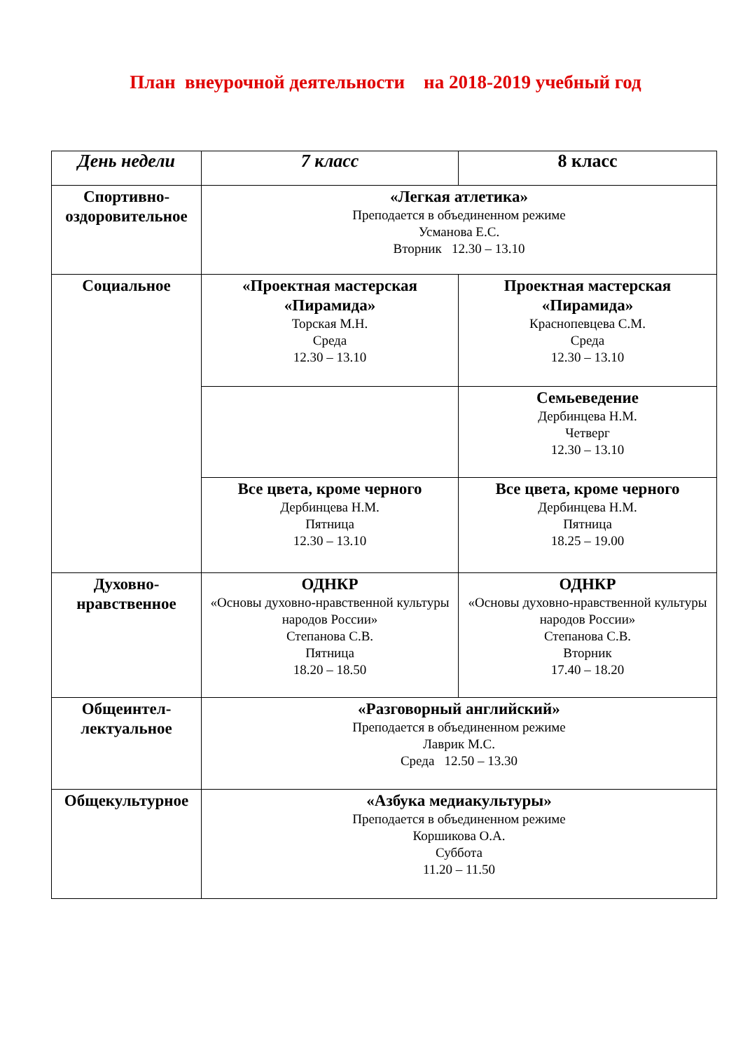План внеурочной деятельности на 2018-2019 учебный год
| День недели | 7 класс | 8 класс |
| --- | --- | --- |
| Спортивно-оздоровительное | «Легкая атлетика» Преподается в объединенном режиме Усманова Е.С. Вторник 12.30 – 13.10 | |
| Социальное | «Проектная мастерская «Пирамида» Торская М.Н. Среда 12.30 – 13.10 | Проектная мастерская «Пирамида» Краснопевцева С.М. Среда 12.30 – 13.10 |
| | | Семьеведение Дербинцева Н.М. Четверг 12.30 – 13.10 |
| | Все цвета, кроме черного Дербинцева Н.М. Пятница 12.30 – 13.10 | Все цвета, кроме черного Дербинцева Н.М. Пятница 18.25 – 19.00 |
| Духовно-нравственное | ОДНКР «Основы духовно-нравственной культуры народов России» Степанова С.В. Пятница 18.20 – 18.50 | ОДНКР «Основы духовно-нравственной культуры народов России» Степанова С.В. Вторник 17.40 – 18.20 |
| Общеинтел-лектуальное | «Разговорный английский» Преподается в объединенном режиме Лаврик М.С. Среда 12.50 – 13.30 | |
| Общекультурное | «Азбука медиакультуры» Преподается в объединенном режиме Коршикова О.А. Суббота 11.20 – 11.50 | |